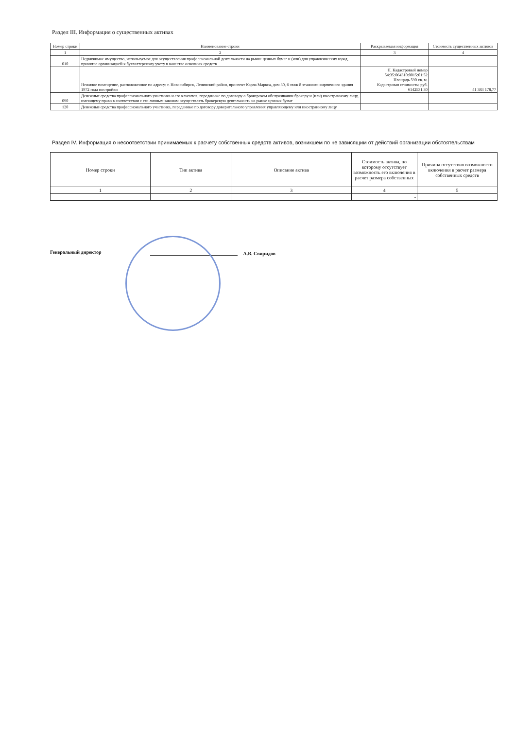Раздел III. Информация о существенных активах
| Номер строки | Наименование строки | Раскрываемая информация | Стоимость существенных активов |
| --- | --- | --- | --- |
| 1 | 2 | 3 | 4 |
| 010 | Недвижимое имущество, используемое для осуществления профессиональной деятельности на рынке ценных бумаг и (или) для управленческих нужд, принятое организацией к бухгалтерскому учету в качестве основных средств | | |
| | Нежилое помещение, расположенное по адресу: г. Новосибирск, Ленинский район, проспект Карла Маркса, дом 30, 6 этаж 8 этажного кирпичного здания 1972 года постройки | П. Кадастровый номер 54:35:064310:0015:01:52 Площадь 590 кв. м. Кадастровая стоимость: руб. 6142531.30 | 41 383 178,77 |
| 090 | Денежные средства профессионального участника и его клиентов, переданные по договору о брокерском обслуживании брокеру и (или) иностранному лицу, имеющему право в соответствии с его личным законом осуществлять брокерскую деятельность на рынке ценных бумаг | | |
| 120 | Денежные средства профессионального участника, переданные по договору доверительного управления управляющему или иностранному лицу | | |
Раздел IV. Информация о несоответствии принимаемых к расчету собственных средств активов, возникшем по не зависящим от действий организации обстоятельствам
| Номер строки | Тип актива | Описание актива | Стоимость актива, по которому отсутствует возможность его включения в расчет размера собственных | Причина отсутствия возможности включения в расчет размера собственных средств |
| --- | --- | --- | --- | --- |
| 1 | 2 | 3 | 4 | 5 |
| | | | - | |
Генеральный директор А.В. Свиридов